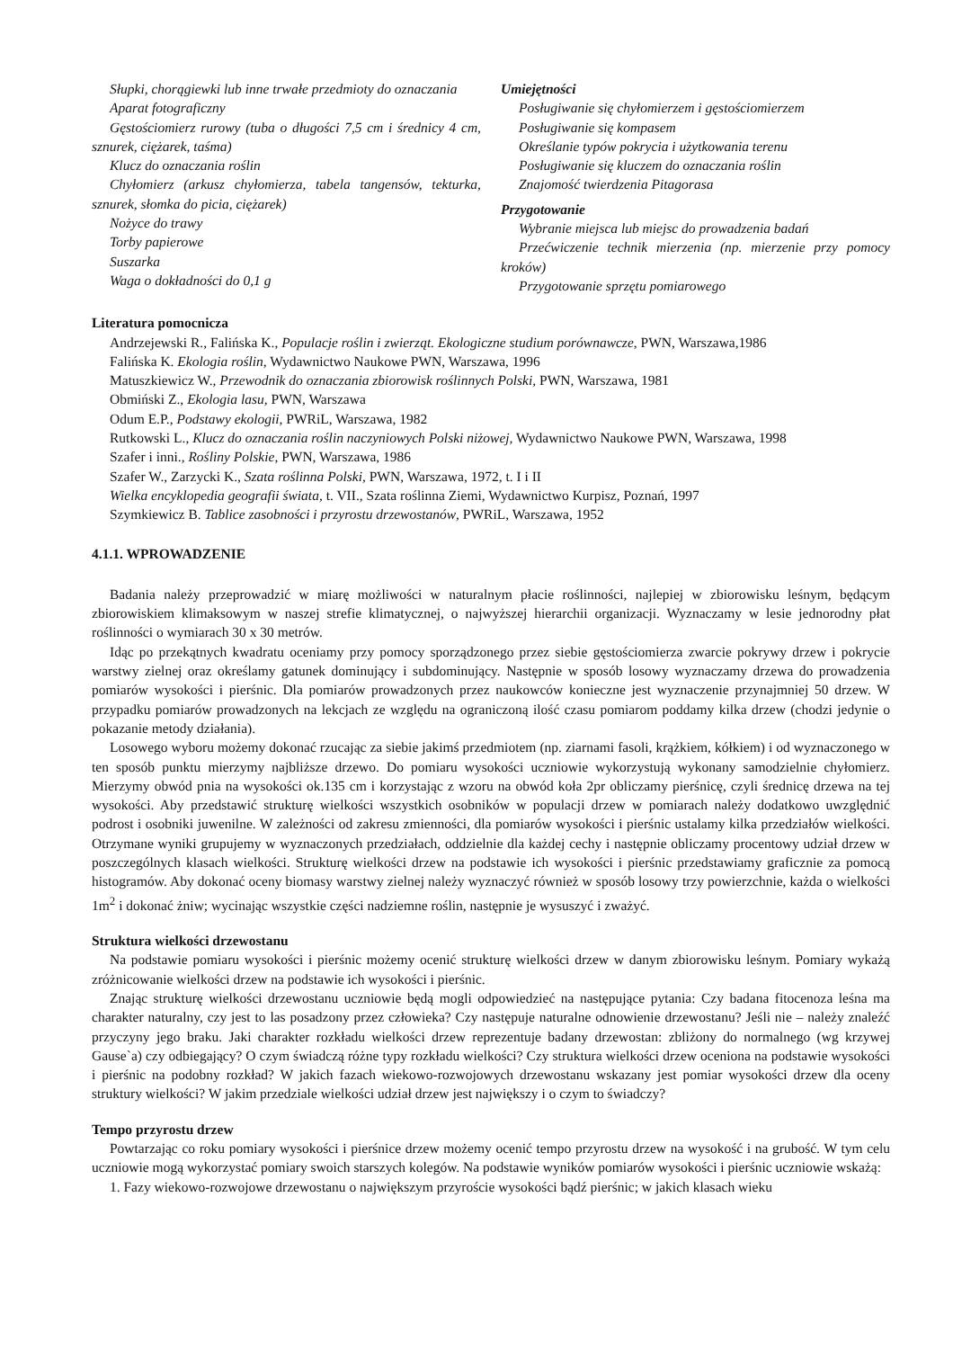Słupki, chorągiewki lub inne trwałe przedmioty do oznaczania
Aparat fotograficzny
Gęstościomierz rurowy (tuba o długości 7,5 cm i średnicy 4 cm, sznurek, ciężarek, taśma)
Klucz do oznaczania roślin
Chyłomierz (arkusz chyłomierza, tabela tangensów, tekturka, sznurek, słomka do picia, ciężarek)
Nożyce do trawy
Torby papierowe
Suszarka
Waga o dokładności do 0,1 g
Umiejętności
Posługiwanie się chyłomierzem i gęstościomierzem
Posługiwanie się kompasem
Określanie typów pokrycia i użytkowania terenu
Posługiwanie się kluczem do oznaczania roślin
Znajomość twierdzenia Pitagorasa
Przygotowanie
Wybranie miejsca lub miejsc do prowadzenia badań
Przećwiczenie technik mierzenia (np. mierzenie przy pomocy kroków)
Przygotowanie sprzętu pomiarowego
Literatura pomocnicza
Andrzejewski R., Falińska K., Populacje roślin i zwierząt. Ekologiczne studium porównawcze, PWN, Warszawa,1986
Falińska K. Ekologia roślin, Wydawnictwo Naukowe PWN, Warszawa, 1996
Matuszkiewicz W., Przewodnik do oznaczania zbiorowisk roślinnych Polski, PWN, Warszawa, 1981
Obmiński Z., Ekologia lasu, PWN, Warszawa
Odum E.P., Podstawy ekologii, PWRiL, Warszawa, 1982
Rutkowski L., Klucz do oznaczania roślin naczyniowych Polski niżowej, Wydawnictwo Naukowe PWN, Warszawa, 1998
Szafer i inni., Rośliny Polskie, PWN, Warszawa, 1986
Szafer W., Zarzycki K., Szata roślinna Polski, PWN, Warszawa, 1972, t. I i II
Wielka encyklopedia geografii świata, t. VII., Szata roślinna Ziemi, Wydawnictwo Kurpisz, Poznań, 1997
Szymkiewicz B. Tablice zasobności i przyrostu drzewostanów, PWRiL, Warszawa, 1952
4.1.1. WPROWADZENIE
Badania należy przeprowadzić w miarę możliwości w naturalnym płacie roślinności, najlepiej w zbiorowisku leśnym, będącym zbiorowiskiem klimaksowym w naszej strefie klimatycznej, o najwyższej hierarchii organizacji. Wyznaczamy w lesie jednorodny płat roślinności o wymiarach 30 x 30 metrów.
Idąc po przekątnych kwadratu oceniamy przy pomocy sporządzonego przez siebie gęstościomierza zwarcie pokrywy drzew i pokrycie warstwy zielnej oraz określamy gatunek dominujący i subdominujący. Następnie w sposób losowy wyznaczamy drzewa do prowadzenia pomiarów wysokości i pierśnic. Dla pomiarów prowadzonych przez naukowców konieczne jest wyznaczenie przynajmniej 50 drzew. W przypadku pomiarów prowadzonych na lekcjach ze względu na ograniczoną ilość czasu pomiarom poddamy kilka drzew (chodzi jedynie o pokazanie metody działania).
Losowego wyboru możemy dokonać rzucając za siebie jakimś przedmiotem (np. ziarnami fasoli, krążkiem, kółkiem) i od wyznaczonego w ten sposób punktu mierzymy najbliższe drzewo. Do pomiaru wysokości uczniowie wykorzystują wykonany samodzielnie chyłomierz. Mierzymy obwód pnia na wysokości ok.135 cm i korzystając z wzoru na obwód koła 2pr obliczamy pierśnicę, czyli średnicę drzewa na tej wysokości. Aby przedstawić strukturę wielkości wszystkich osobników w populacji drzew w pomiarach należy dodatkowo uwzględnić podrost i osobniki juwenilne. W zależności od zakresu zmienności, dla pomiarów wysokości i pierśnic ustalamy kilka przedziałów wielkości. Otrzymane wyniki grupujemy w wyznaczonych przedziałach, oddzielnie dla każdej cechy i następnie obliczamy procentowy udział drzew w poszczególnych klasach wielkości. Strukturę wielkości drzew na podstawie ich wysokości i pierśnic przedstawiamy graficznie za pomocą histogramów. Aby dokonać oceny biomasy warstwy zielnej należy wyznaczyć również w sposób losowy trzy powierzchnie, każda o wielkości 1m<sup>2</sup> i dokonać żniw; wycinając wszystkie części nadziemne roślin, następnie je wysuszyć i zważyć.
Struktura wielkości drzewostanu
Na podstawie pomiaru wysokości i pierśnic możemy ocenić strukturę wielkości drzew w danym zbiorowisku leśnym. Pomiary wykażą zróżnicowanie wielkości drzew na podstawie ich wysokości i pierśnic.
Znając strukturę wielkości drzewostanu uczniowie będą mogli odpowiedzieć na następujące pytania: Czy badana fitocenoza leśna ma charakter naturalny, czy jest to las posadzony przez człowieka? Czy następuje naturalne odnowienie drzewostanu? Jeśli nie – należy znaleźć przyczyny jego braku. Jaki charakter rozkładu wielkości drzew reprezentuje badany drzewostan: zbliżony do normalnego (wg krzywej Gause`a) czy odbiegający? O czym świadczą różne typy rozkładu wielkości? Czy struktura wielkości drzew oceniona na podstawie wysokości i pierśnic na podobny rozkład? W jakich fazach wiekowo-rozwojowych drzewostanu wskazany jest pomiar wysokości drzew dla oceny struktury wielkości? W jakim przedziale wielkości udział drzew jest największy i o czym to świadczy?
Tempo przyrostu drzew
Powtarzając co roku pomiary wysokości i pierśnice drzew możemy ocenić tempo przyrostu drzew na wysokość i na grubość. W tym celu uczniowie mogą wykorzystać pomiary swoich starszych kolegów. Na podstawie wyników pomiarów wysokości i pierśnic uczniowie wskażą:
1. Fazy wiekowo-rozwojowe drzewostanu o największym przyroście wysokości bądź pierśnic; w jakich klasach wieku